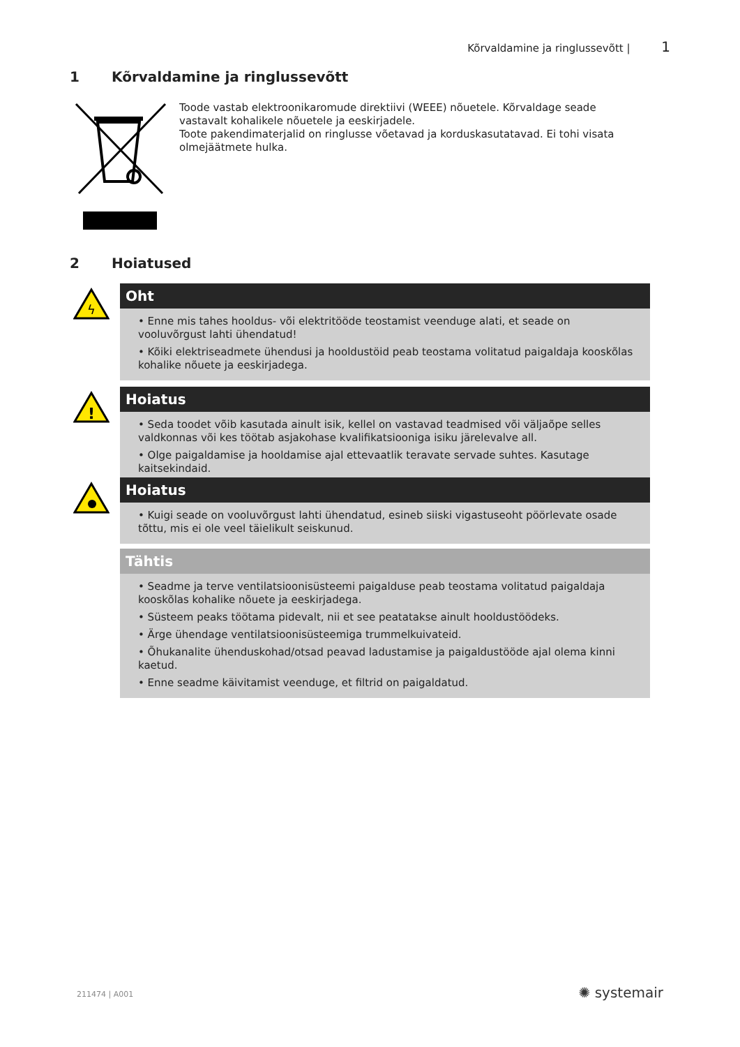Kõrvaldamine ja ringlussevõtt | 1
1 Kõrvaldamine ja ringlussevõtt
Toode vastab elektroonikaromude direktiivi (WEEE) nõuetele. Kõrvaldage seade vastavalt kohalikele nõuetele ja eeskirjadele.
Toote pakendimaterjalid on ringlusse võetavad ja korduskasutatavad. Ei tohi visata olmejäätmete hulka.
2 Hoiatused
ϟ
Oht
• Enne mis tahes hooldus- või elektritööde teostamist veenduge alati, et seade on vooluvõrgust lahti ühendatud!
• Kõiki elektriseadmete ühendusi ja hooldustöid peab teostama volitatud paigaldaja kooskõlas kohalike nõuete ja eeskirjadega.
!
Hoiatus
• Seda toodet võib kasutada ainult isik, kellel on vastavad teadmised või väljaõpe selles valdkonnas või kes töötab asjakohase kvalifikatsiooniga isiku järelevalve all.
• Olge paigaldamise ja hooldamise ajal ettevaatlik teravate servade suhtes. Kasutage kaitsekindaid.
Hoiatus
• Kuigi seade on vooluvõrgust lahti ühendatud, esineb siiski vigastuseoht pöörlevate osade tõttu, mis ei ole veel täielikult seiskunud.
Tähtis
• Seadme ja terve ventilatsioonisüsteemi paigalduse peab teostama volitatud paigaldaja kooskõlas kohalike nõuete ja eeskirjadega.
• Süsteem peaks töötama pidevalt, nii et see peatatakse ainult hooldustöödeks.
• Ärge ühendage ventilatsioonisüsteemiga trummelkuivateid.
• Õhukanalite ühenduskohad/otsad peavad ladustamise ja paigaldustööde ajal olema kinni kaetud.
• Enne seadme käivitamist veenduge, et filtrid on paigaldatud.
211474 | A001 ✺ systemair